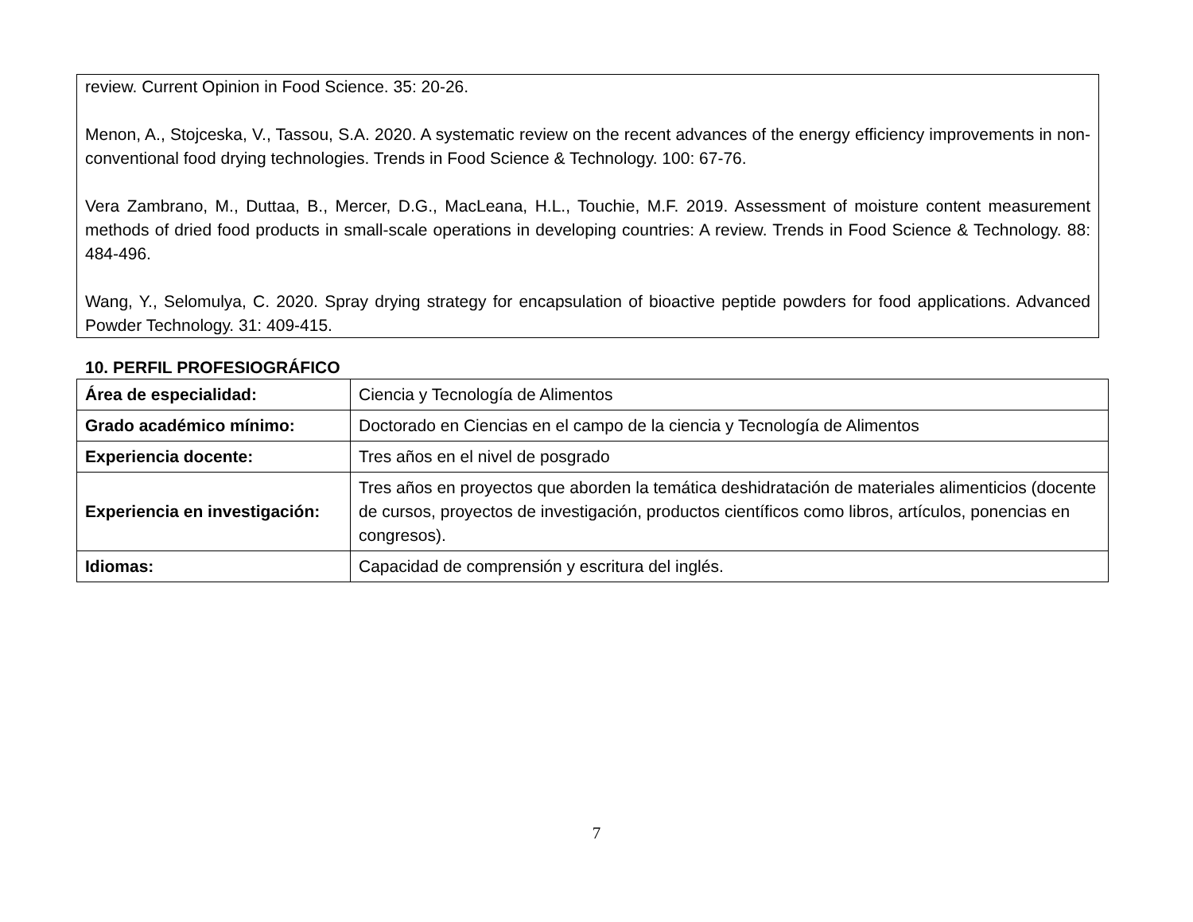review. Current Opinion in Food Science. 35: 20-26.
Menon, A., Stojceska, V., Tassou, S.A. 2020. A systematic review on the recent advances of the energy efficiency improvements in non-conventional food drying technologies. Trends in Food Science & Technology. 100: 67-76.
Vera Zambrano, M., Duttaa, B., Mercer, D.G., MacLeana, H.L., Touchie, M.F. 2019. Assessment of moisture content measurement methods of dried food products in small-scale operations in developing countries: A review. Trends in Food Science & Technology. 88: 484-496.
Wang, Y., Selomulya, C. 2020. Spray drying strategy for encapsulation of bioactive peptide powders for food applications. Advanced Powder Technology. 31: 409-415.
10. PERFIL PROFESIOGRÁFICO
| Área de especialidad: | Ciencia y Tecnología de Alimentos |
| Grado académico mínimo: | Doctorado en Ciencias en el campo de la ciencia y Tecnología de Alimentos |
| Experiencia docente: | Tres años en el nivel de posgrado |
| Experiencia en investigación: | Tres años en proyectos que aborden la temática deshidratación de materiales alimenticios (docente de cursos, proyectos de investigación, productos científicos como libros, artículos, ponencias en congresos). |
| Idiomas: | Capacidad de comprensión y escritura del inglés. |
7